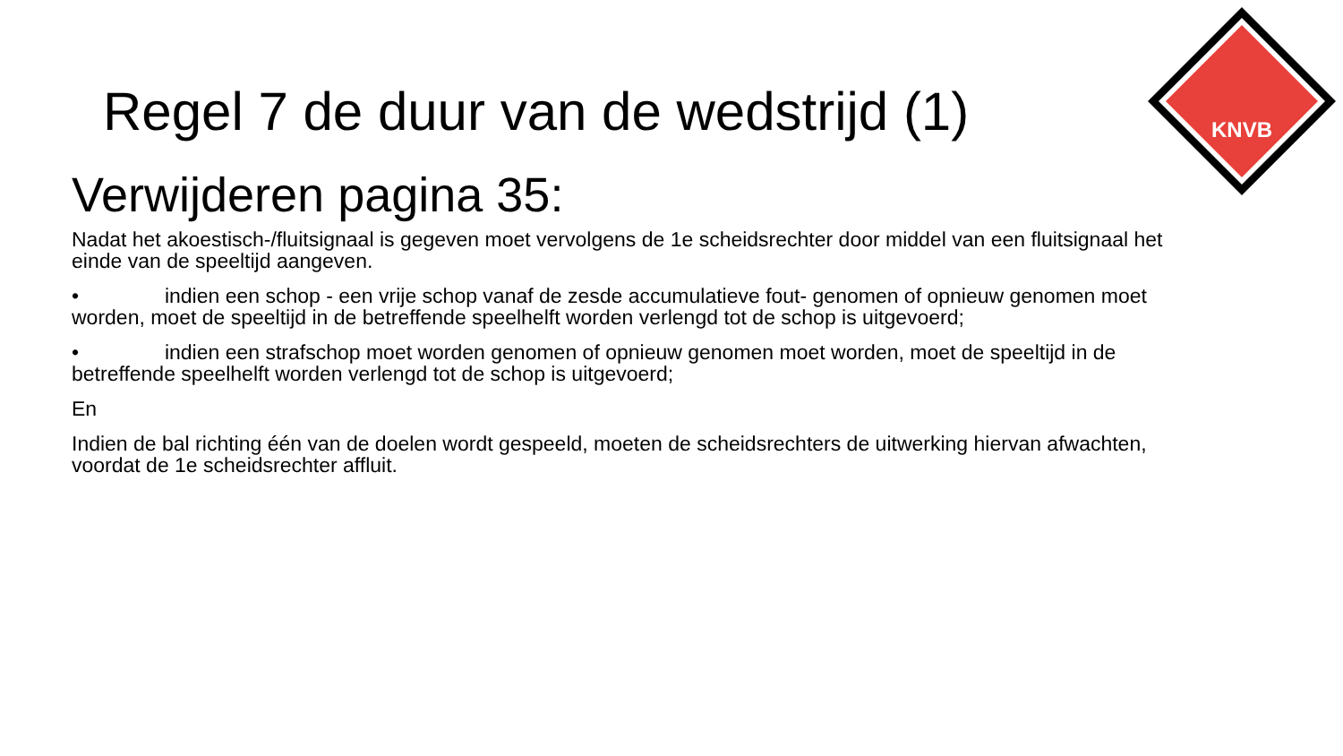KNVB
Regel 7 de duur van de wedstrijd (1)
Verwijderen pagina 35:
Nadat het akoestisch-/fluitsignaal is gegeven moet vervolgens de 1e scheidsrechter door middel van een fluitsignaal het einde van de speeltijd aangeven.
• indien een schop - een vrije schop vanaf de zesde accumulatieve fout- genomen of opnieuw genomen moet worden, moet de speeltijd in de betreffende speelhelft worden verlengd tot de schop is uitgevoerd;
• indien een strafschop moet worden genomen of opnieuw genomen moet worden, moet de speeltijd in de betreffende speelhelft worden verlengd tot de schop is uitgevoerd;
En
Indien de bal richting één van de doelen wordt gespeeld, moeten de scheidsrechters de uitwerking hiervan afwachten, voordat de 1e scheidsrechter affluit.